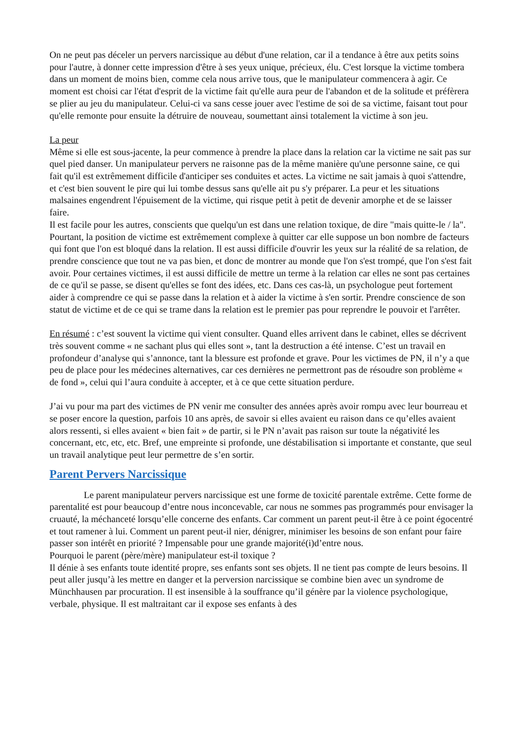On ne peut pas déceler un pervers narcissique au début d'une relation, car il a tendance à être aux petits soins pour l'autre, à donner cette impression d'être à ses yeux unique, précieux, élu. C'est lorsque la victime tombera dans un moment de moins bien, comme cela nous arrive tous, que le manipulateur commencera à agir. Ce moment est choisi car l'état d'esprit de la victime fait qu'elle aura peur de l'abandon et de la solitude et préfèrera se plier au jeu du manipulateur. Celui-ci va sans cesse jouer avec l'estime de soi de sa victime, faisant tout pour qu'elle remonte pour ensuite la détruire de nouveau, soumettant ainsi totalement la victime à son jeu.
La peur
Même si elle est sous-jacente, la peur commence à prendre la place dans la relation car la victime ne sait pas sur quel pied danser. Un manipulateur pervers ne raisonne pas de la même manière qu'une personne saine, ce qui fait qu'il est extrêmement difficile d'anticiper ses conduites et actes. La victime ne sait jamais à quoi s'attendre, et c'est bien souvent le pire qui lui tombe dessus sans qu'elle ait pu s'y préparer. La peur et les situations malsaines engendrent l'épuisement de la victime, qui risque petit à petit de devenir amorphe et de se laisser faire.
Il est facile pour les autres, conscients que quelqu'un est dans une relation toxique, de dire "mais quitte-le / la". Pourtant, la position de victime est extrêmement complexe à quitter car elle suppose un bon nombre de facteurs qui font que l'on est bloqué dans la relation. Il est aussi difficile d'ouvrir les yeux sur la réalité de sa relation, de prendre conscience que tout ne va pas bien, et donc de montrer au monde que l'on s'est trompé, que l'on s'est fait avoir. Pour certaines victimes, il est aussi difficile de mettre un terme à la relation car elles ne sont pas certaines de ce qu'il se passe, se disent qu'elles se font des idées, etc. Dans ces cas-là, un psychologue peut fortement aider à comprendre ce qui se passe dans la relation et à aider la victime à s'en sortir. Prendre conscience de son statut de victime et de ce qui se trame dans la relation est le premier pas pour reprendre le pouvoir et l'arrêter.
En résumé : c’est souvent la victime qui vient consulter. Quand elles arrivent dans le cabinet, elles se décrivent très souvent comme « ne sachant plus qui elles sont », tant la destruction a été intense. C’est un travail en profondeur d’analyse qui s’annonce, tant la blessure est profonde et grave. Pour les victimes de PN, il n’y a que peu de place pour les médecines alternatives, car ces dernières ne permettront pas de résoudre son problème « de fond », celui qui l’aura conduite à accepter, et à ce que cette situation perdure.
J’ai vu pour ma part des victimes de PN venir me consulter des années après avoir rompu avec leur bourreau et se poser encore la question, parfois 10 ans après, de savoir si elles avaient eu raison dans ce qu’elles avaient alors ressenti, si elles avaient « bien fait » de partir, si le PN n’avait pas raison sur toute la négativité les concernant, etc, etc, etc. Bref, une empreinte si profonde, une déstabilisation si importante et constante, que seul un travail analytique peut leur permettre de s’en sortir.
Parent Pervers Narcissique
Le parent manipulateur pervers narcissique est une forme de toxicité parentale extrême. Cette forme de parentalité est pour beaucoup d’entre nous inconcevable, car nous ne sommes pas programmés pour envisager la cruauté, la méchanceté lorsqu’elle concerne des enfants. Car comment un parent peut-il être à ce point égocentré et tout ramener à lui. Comment un parent peut-il nier, dénigrer, minimiser les besoins de son enfant pour faire passer son intérêt en priorité ? Impensable pour une grande majorité(i)d’entre nous.
Pourquoi le parent (père/mère) manipulateur est-il toxique ?
Il dénie à ses enfants toute identité propre, ses enfants sont ses objets. Il ne tient pas compte de leurs besoins. Il peut aller jusqu’à les mettre en danger et la perversion narcissique se combine bien avec un syndrome de Münchhausen par procuration. Il est insensible à la souffrance qu’il génère par la violence psychologique, verbale, physique. Il est maltraitant car il expose ses enfants à des